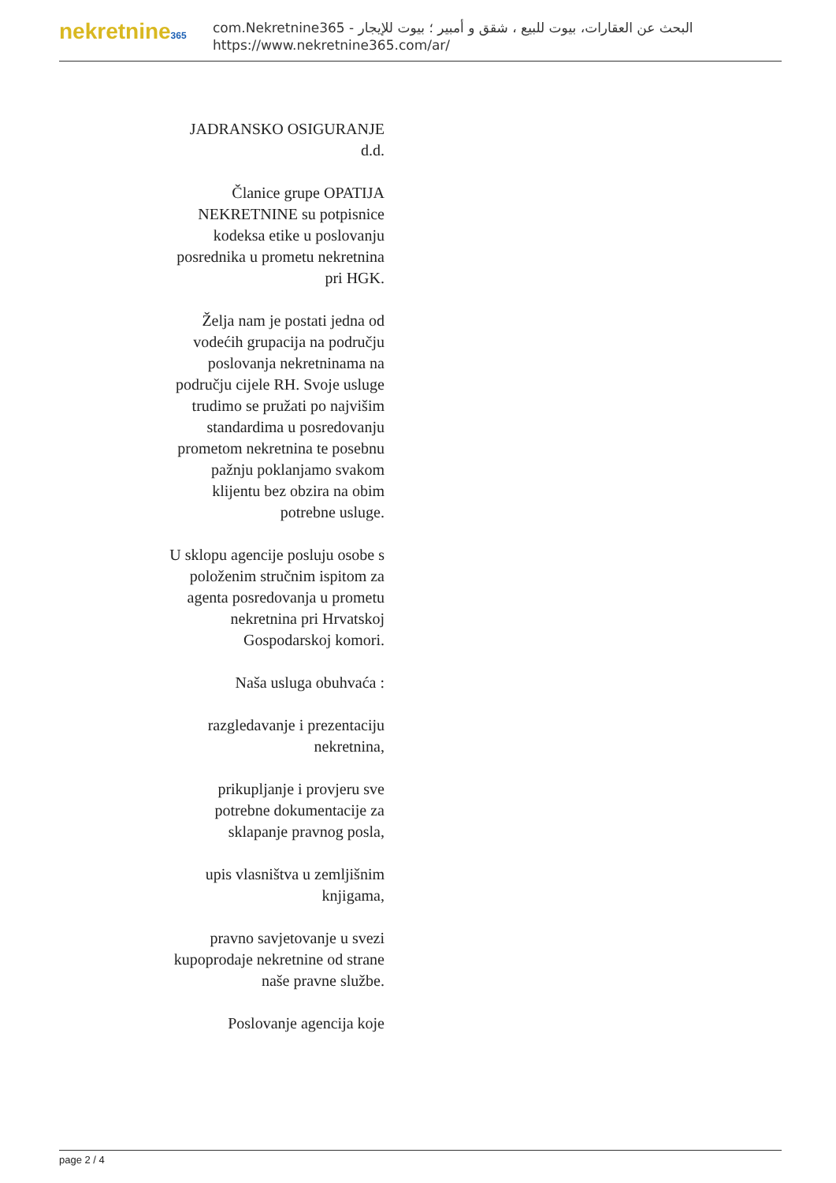nekretnine365
البحث عن العقارات، بيوت للبيع ، شقق و أمبير ؛ بيوت للإيجار - com.Nekretnine365
https://www.nekretnine365.com/ar/
JADRANSKO OSIGURANJE d.d.
Članice grupe OPATIJA NEKRETNINE su potpisnice kodeksa etike u poslovanju posrednika u prometu nekretnina pri HGK.
Želja nam je postati jedna od vodećih grupacija na području poslovanja nekretninama na području cijele RH. Svoje usluge trudimo se pružati po najvišim standardima u posredovanju prometom nekretnina te posebnu pažnju poklanjamo svakom klijentu bez obzira na obim potrebne usluge.
U sklopu agencije posluju osobe s položenim stručnim ispitom za agenta posredovanja u prometu nekretnina pri Hrvatskoj Gospodarskoj komori.
Naša usluga obuhvaća :
razgledavanje i prezentaciju nekretnina,
prikupljanje i provjeru sve potrebne dokumentacije za sklapanje pravnog posla,
upis vlasništva u zemljišnim knjigama,
pravno savjetovanje u svezi kupoprodaje nekretnine od strane naše pravne službe.
Poslovanje agencija koje
page 2 / 4